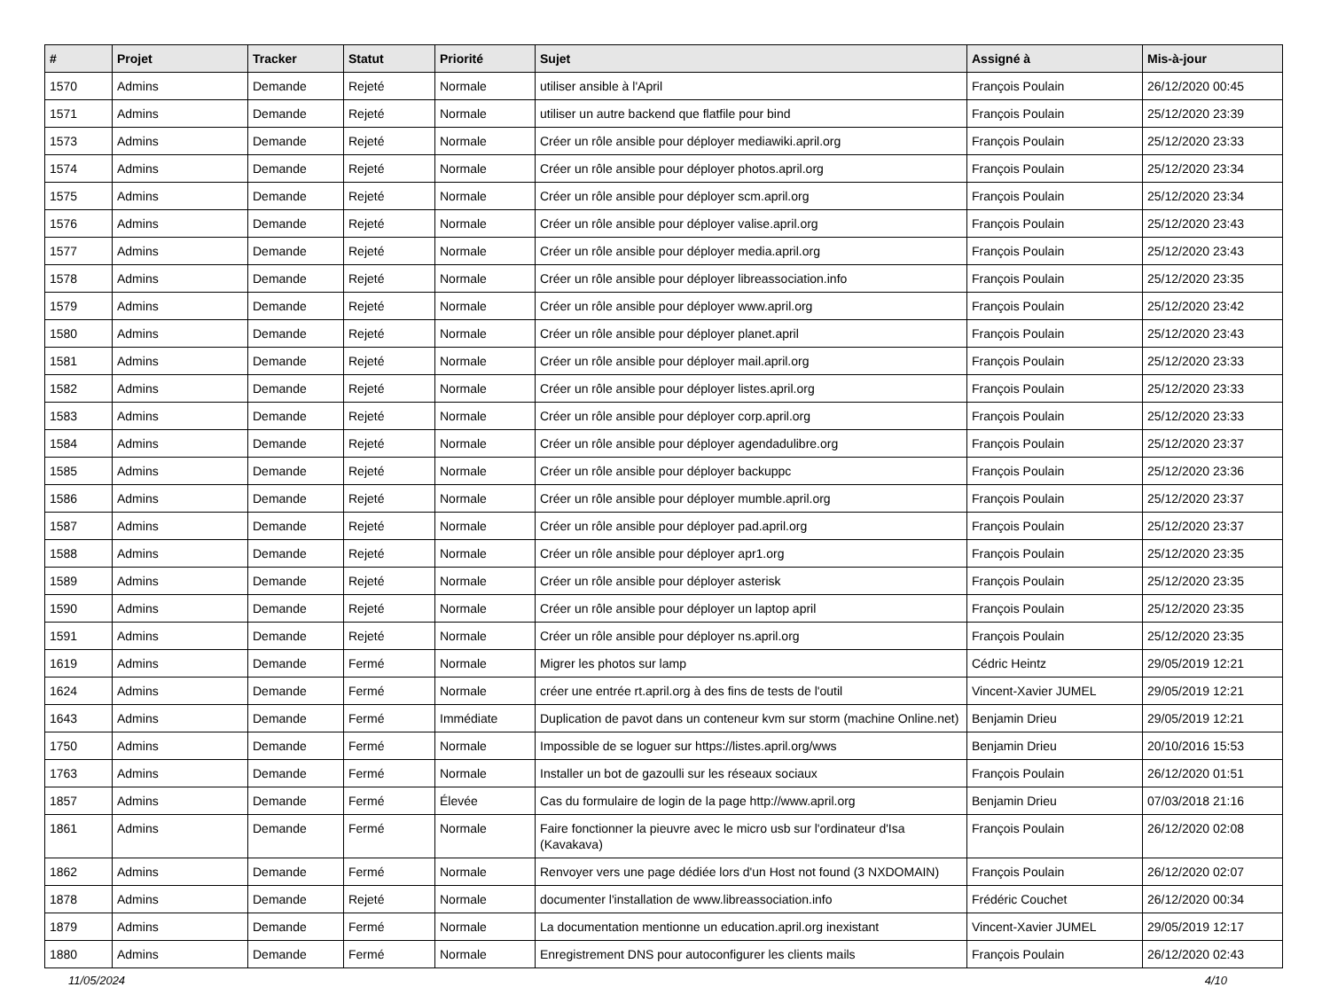| # | Projet | Tracker | Statut | Priorité | Sujet | Assigné à | Mis-à-jour |
| --- | --- | --- | --- | --- | --- | --- | --- |
| 1570 | Admins | Demande | Rejeté | Normale | utiliser ansible à l'April | François Poulain | 26/12/2020 00:45 |
| 1571 | Admins | Demande | Rejeté | Normale | utiliser un autre backend que flatfile pour bind | François Poulain | 25/12/2020 23:39 |
| 1573 | Admins | Demande | Rejeté | Normale | Créer un rôle ansible pour déployer mediawiki.april.org | François Poulain | 25/12/2020 23:33 |
| 1574 | Admins | Demande | Rejeté | Normale | Créer un rôle ansible pour déployer photos.april.org | François Poulain | 25/12/2020 23:34 |
| 1575 | Admins | Demande | Rejeté | Normale | Créer un rôle ansible pour déployer scm.april.org | François Poulain | 25/12/2020 23:34 |
| 1576 | Admins | Demande | Rejeté | Normale | Créer un rôle ansible pour déployer valise.april.org | François Poulain | 25/12/2020 23:43 |
| 1577 | Admins | Demande | Rejeté | Normale | Créer un rôle ansible pour déployer media.april.org | François Poulain | 25/12/2020 23:43 |
| 1578 | Admins | Demande | Rejeté | Normale | Créer un rôle ansible pour déployer libreassociation.info | François Poulain | 25/12/2020 23:35 |
| 1579 | Admins | Demande | Rejeté | Normale | Créer un rôle ansible pour déployer www.april.org | François Poulain | 25/12/2020 23:42 |
| 1580 | Admins | Demande | Rejeté | Normale | Créer un rôle ansible pour déployer planet.april | François Poulain | 25/12/2020 23:43 |
| 1581 | Admins | Demande | Rejeté | Normale | Créer un rôle ansible pour déployer mail.april.org | François Poulain | 25/12/2020 23:33 |
| 1582 | Admins | Demande | Rejeté | Normale | Créer un rôle ansible pour déployer listes.april.org | François Poulain | 25/12/2020 23:33 |
| 1583 | Admins | Demande | Rejeté | Normale | Créer un rôle ansible pour déployer corp.april.org | François Poulain | 25/12/2020 23:33 |
| 1584 | Admins | Demande | Rejeté | Normale | Créer un rôle ansible pour déployer agendadulibre.org | François Poulain | 25/12/2020 23:37 |
| 1585 | Admins | Demande | Rejeté | Normale | Créer un rôle ansible pour déployer backuppc | François Poulain | 25/12/2020 23:36 |
| 1586 | Admins | Demande | Rejeté | Normale | Créer un rôle ansible pour déployer mumble.april.org | François Poulain | 25/12/2020 23:37 |
| 1587 | Admins | Demande | Rejeté | Normale | Créer un rôle ansible pour déployer pad.april.org | François Poulain | 25/12/2020 23:37 |
| 1588 | Admins | Demande | Rejeté | Normale | Créer un rôle ansible pour déployer apr1.org | François Poulain | 25/12/2020 23:35 |
| 1589 | Admins | Demande | Rejeté | Normale | Créer un rôle ansible pour déployer asterisk | François Poulain | 25/12/2020 23:35 |
| 1590 | Admins | Demande | Rejeté | Normale | Créer un rôle ansible pour déployer un laptop april | François Poulain | 25/12/2020 23:35 |
| 1591 | Admins | Demande | Rejeté | Normale | Créer un rôle ansible pour déployer ns.april.org | François Poulain | 25/12/2020 23:35 |
| 1619 | Admins | Demande | Fermé | Normale | Migrer les photos sur lamp | Cédric Heintz | 29/05/2019 12:21 |
| 1624 | Admins | Demande | Fermé | Normale | créer une entrée rt.april.org à des fins de tests de l'outil | Vincent-Xavier JUMEL | 29/05/2019 12:21 |
| 1643 | Admins | Demande | Fermé | Immédiate | Duplication de pavot dans un conteneur kvm sur storm (machine Online.net) | Benjamin Drieu | 29/05/2019 12:21 |
| 1750 | Admins | Demande | Fermé | Normale | Impossible de se loguer sur https://listes.april.org/wws | Benjamin Drieu | 20/10/2016 15:53 |
| 1763 | Admins | Demande | Fermé | Normale | Installer un bot de gazoulli sur les réseaux sociaux | François Poulain | 26/12/2020 01:51 |
| 1857 | Admins | Demande | Fermé | Élevée | Cas du formulaire de login de la page http://www.april.org | Benjamin Drieu | 07/03/2018 21:16 |
| 1861 | Admins | Demande | Fermé | Normale | Faire fonctionner la pieuvre avec le micro usb sur l'ordinateur d'Isa (Kavakava) | François Poulain | 26/12/2020 02:08 |
| 1862 | Admins | Demande | Fermé | Normale | Renvoyer vers une page dédiée lors d'un Host not found (3 NXDOMAIN) | François Poulain | 26/12/2020 02:07 |
| 1878 | Admins | Demande | Rejeté | Normale | documenter l'installation de www.libreassociation.info | Frédéric Couchet | 26/12/2020 00:34 |
| 1879 | Admins | Demande | Fermé | Normale | La documentation mentionne un education.april.org inexistant | Vincent-Xavier JUMEL | 29/05/2019 12:17 |
| 1880 | Admins | Demande | Fermé | Normale | Enregistrement DNS pour autoconfigurer les clients mails | François Poulain | 26/12/2020 02:43 |
11/05/2024 4/10